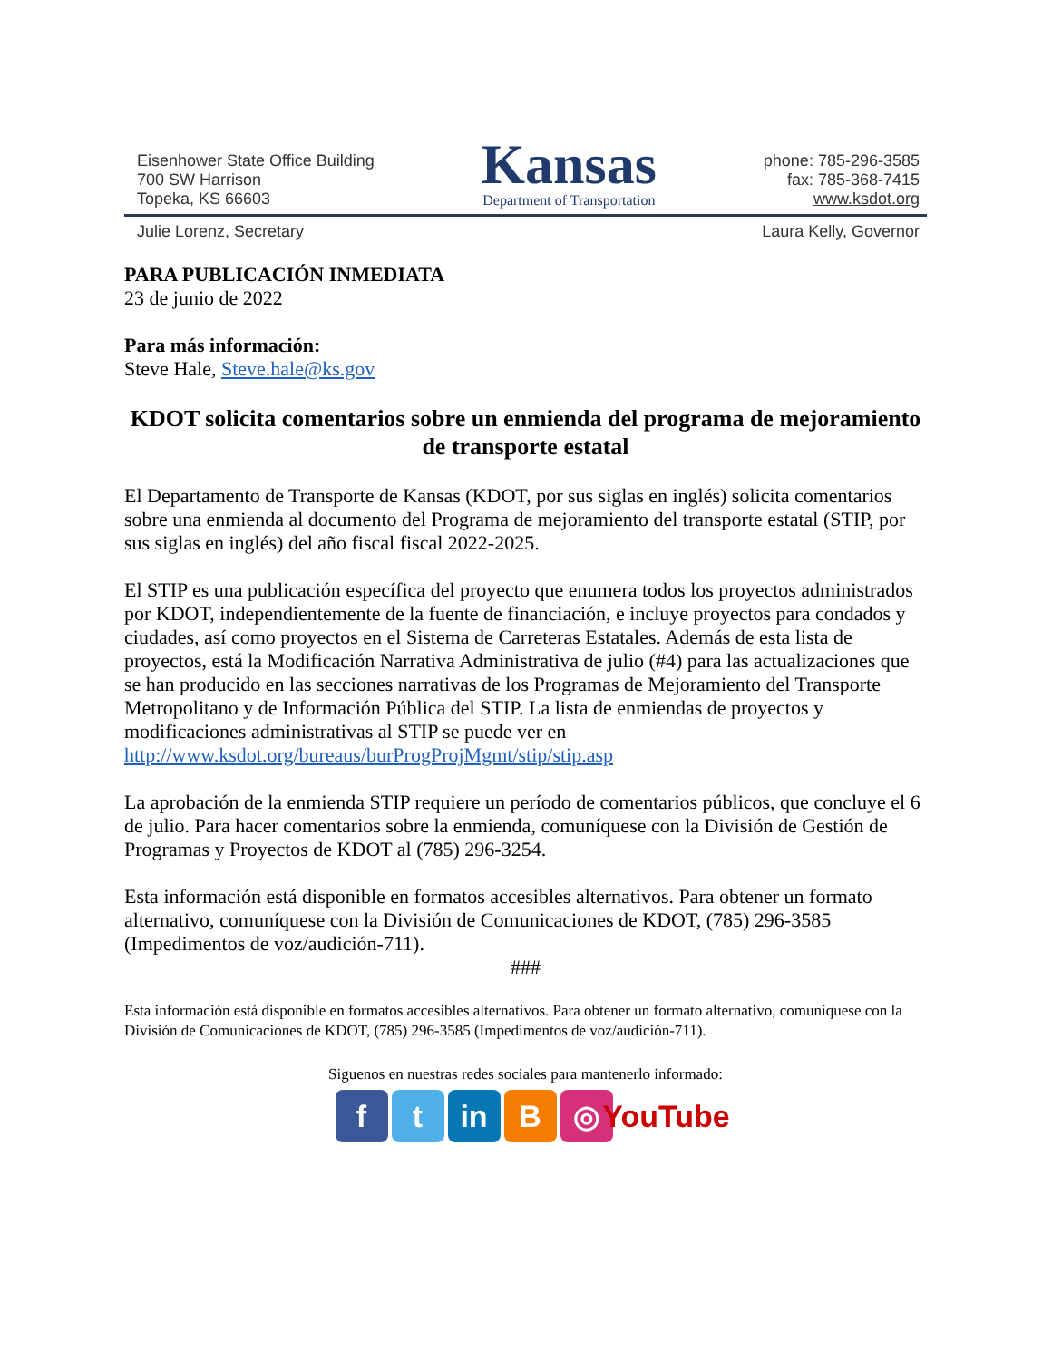Eisenhower State Office Building
700 SW Harrison
Topeka, KS 66603
Kansas
Department of Transportation
phone: 785-296-3585
fax: 785-368-7415
www.ksdot.org
Julie Lorenz, Secretary Laura Kelly, Governor
PARA PUBLICACIÓN INMEDIATA
23 de junio de 2022
Para más información:
Steve Hale, Steve.hale@ks.gov
KDOT solicita comentarios sobre un enmienda del programa de mejoramiento de transporte estatal
El Departamento de Transporte de Kansas (KDOT, por sus siglas en inglés) solicita comentarios sobre una enmienda al documento del Programa de mejoramiento del transporte estatal (STIP, por sus siglas en inglés) del año fiscal fiscal 2022-2025.
El STIP es una publicación específica del proyecto que enumera todos los proyectos administrados por KDOT, independientemente de la fuente de financiación, e incluye proyectos para condados y ciudades, así como proyectos en el Sistema de Carreteras Estatales. Además de esta lista de proyectos, está la Modificación Narrativa Administrativa de julio (#4) para las actualizaciones que se han producido en las secciones narrativas de los Programas de Mejoramiento del Transporte Metropolitano y de Información Pública del STIP. La lista de enmiendas de proyectos y modificaciones administrativas al STIP se puede ver en http://www.ksdot.org/bureaus/burProgProjMgmt/stip/stip.asp
La aprobación de la enmienda STIP requiere un período de comentarios públicos, que concluye el 6 de julio. Para hacer comentarios sobre la enmienda, comuníquese con la División de Gestión de Programas y Proyectos de KDOT al (785) 296-3254.
Esta información está disponible en formatos accesibles alternativos. Para obtener un formato alternativo, comuníquese con la División de Comunicaciones de KDOT, (785) 296-3585 (Impedimentos de voz/audición-711).
###
Esta información está disponible en formatos accesibles alternativos. Para obtener un formato alternativo, comuníquese con la División de Comunicaciones de KDOT, (785) 296-3585 (Impedimentos de voz/audición-711).
Siguenos en nuestras redes sociales para mantenerlo informado:
f t in B ◎ YouTube